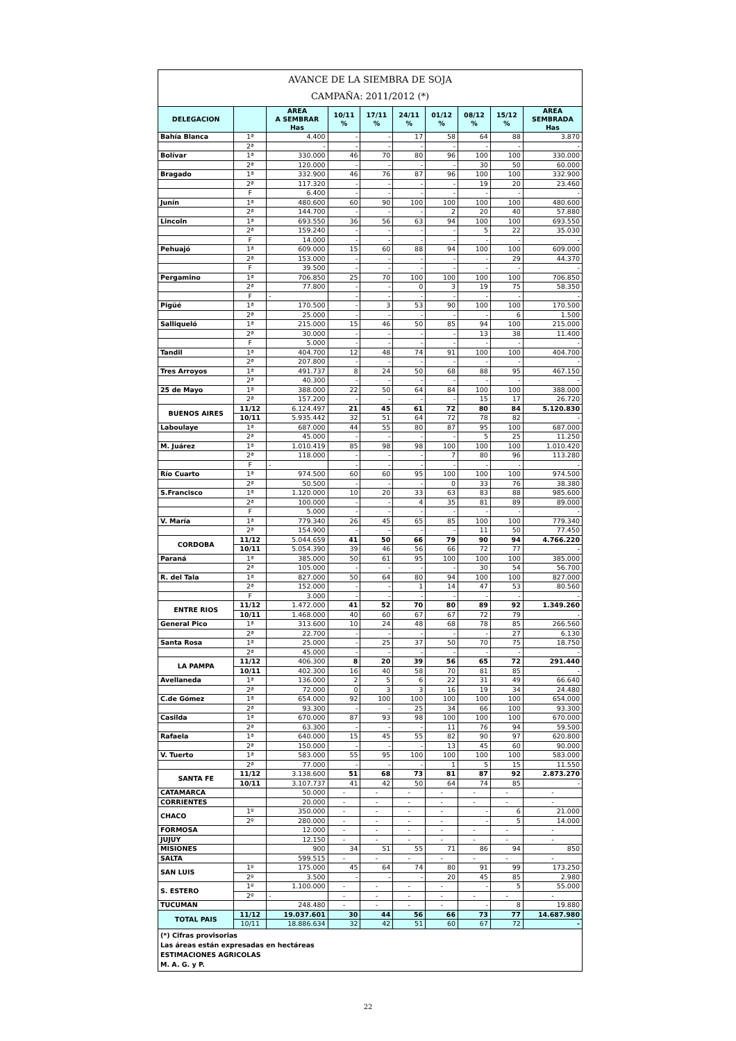| AVANCE DE LA SIEMBRA DE SOJA CAMPAÑA: 2011/2012 (*) | | | | | | | | | |
| DELEGACION | | AREA A SEMBRAR Has | 10/11 % | 17/11 % | 24/11 % | 01/12 % | 08/12 % | 15/12 % | AREA SEMBRADA Has |
| Bahía Blanca | 1ª | 4.400 | - | - | 17 | 58 | 64 | 88 | 3.870 |
| | 2ª | - | - | - | - | - | - | - | - |
| Bolívar | 1ª | 330.000 | 46 | 70 | 80 | 96 | 100 | 100 | 330.000 |
| | 2ª | 120.000 | - | - | - | - | 30 | 50 | 60.000 |
| Bragado | 1ª | 332.900 | 46 | 76 | 87 | 96 | 100 | 100 | 332.900 |
| | 2ª | 117.320 | - | - | - | - | 19 | 20 | 23.460 |
| | F | 6.400 | - | - | - | - | - | - | - |
| Junín | 1ª | 480.600 | 60 | 90 | 100 | 100 | 100 | 100 | 480.600 |
| | 2ª | 144.700 | - | - | - | 2 | 20 | 40 | 57.880 |
| Lincoln | 1ª | 693.550 | 36 | 56 | 63 | 94 | 100 | 100 | 693.550 |
| | 2ª | 159.240 | - | - | - | - | 5 | 22 | 35.030 |
| | F | 14.000 | - | - | - | - | - | - | - |
| Pehuajó | 1ª | 609.000 | 15 | 60 | 88 | 94 | 100 | 100 | 609.000 |
| | 2ª | 153.000 | - | - | - | - | - | 29 | 44.370 |
| | F | 39.500 | - | - | - | - | - | - | - |
| Pergamino | 1ª | 706.850 | 25 | 70 | 100 | 100 | 100 | 100 | 706.850 |
| | 2ª | 77.800 | - | - | 0 | 3 | 19 | 75 | 58.350 |
| | F | - | - | - | - | - | - | - | - |
| Pigüé | 1ª | 170.500 | - | 3 | 53 | 90 | 100 | 100 | 170.500 |
| | 2ª | 25.000 | - | - | - | - | - | 6 | 1.500 |
| Salliqueló | 1ª | 215.000 | 15 | 46 | 50 | 85 | 94 | 100 | 215.000 |
| | 2ª | 30.000 | - | - | - | - | 13 | 38 | 11.400 |
| | F | 5.000 | - | - | - | - | - | - | - |
| Tandil | 1ª | 404.700 | 12 | 48 | 74 | 91 | 100 | 100 | 404.700 |
| | 2ª | 207.800 | - | - | - | - | - | - | - |
| Tres Arroyos | 1ª | 491.737 | 8 | 24 | 50 | 68 | 88 | 95 | 467.150 |
| | 2ª | 40.300 | - | - | - | - | - | - | - |
| 25 de Mayo | 1ª | 388.000 | 22 | 50 | 64 | 84 | 100 | 100 | 388.000 |
| | 2ª | 157.200 | - | - | - | - | 15 | 17 | 26.720 |
| BUENOS AIRES | 11/12 | 6.124.497 | 21 | 45 | 61 | 72 | 80 | 84 | 5.120.830 |
| | 10/11 | 5.935.442 | 32 | 51 | 64 | 72 | 78 | 82 | - |
| Laboulaye | 1ª | 687.000 | 44 | 55 | 80 | 87 | 95 | 100 | 687.000 |
| | 2ª | 45.000 | - | - | - | - | 5 | 25 | 11.250 |
| M. Juárez | 1ª | 1.010.419 | 85 | 98 | 98 | 100 | 100 | 100 | 1.010.420 |
| | 2ª | 118.000 | - | - | - | 7 | 80 | 96 | 113.280 |
| | F | - | - | - | - | - | - | - | - |
| Río Cuarto | 1ª | 974.500 | 60 | 60 | 95 | 100 | 100 | 100 | 974.500 |
| | 2ª | 50.500 | - | - | - | 0 | 33 | 76 | 38.380 |
| S.Francisco | 1ª | 1.120.000 | 10 | 20 | 33 | 63 | 83 | 88 | 985.600 |
| | 2ª | 100.000 | - | - | 4 | 35 | 81 | 89 | 89.000 |
| | F | 5.000 | - | - | - | - | - | - | - |
| V. María | 1ª | 779.340 | 26 | 45 | 65 | 85 | 100 | 100 | 779.340 |
| | 2ª | 154.900 | - | - | - | - | 11 | 50 | 77.450 |
| CORDOBA | 11/12 | 5.044.659 | 41 | 50 | 66 | 79 | 90 | 94 | 4.766.220 |
| | 10/11 | 5.054.390 | 39 | 46 | 56 | 66 | 72 | 77 | - |
| Paraná | 1ª | 385.000 | 50 | 61 | 95 | 100 | 100 | 100 | 385.000 |
| | 2ª | 105.000 | - | - | - | - | 30 | 54 | 56.700 |
| R. del Tala | 1ª | 827.000 | 50 | 64 | 80 | 94 | 100 | 100 | 827.000 |
| | 2ª | 152.000 | - | - | 1 | 14 | 47 | 53 | 80.560 |
| | F | 3.000 | - | - | - | - | - | - | - |
| ENTRE RIOS | 11/12 | 1.472.000 | 41 | 52 | 70 | 80 | 89 | 92 | 1.349.260 |
| | 10/11 | 1.468.000 | 40 | 60 | 67 | 67 | 72 | 79 | - |
| General Pico | 1ª | 313.600 | 10 | 24 | 48 | 68 | 78 | 85 | 266.560 |
| | 2ª | 22.700 | - | - | - | - | - | 27 | 6.130 |
| Santa Rosa | 1ª | 25.000 | - | 25 | 37 | 50 | 70 | 75 | 18.750 |
| | 2ª | 45.000 | - | - | - | - | - | - | - |
| LA PAMPA | 11/12 | 406.300 | 8 | 20 | 39 | 56 | 65 | 72 | 291.440 |
| | 10/11 | 402.300 | 16 | 40 | 58 | 70 | 81 | 85 | - |
| Avellaneda | 1ª | 136.000 | 2 | 5 | 6 | 22 | 31 | 49 | 66.640 |
| | 2ª | 72.000 | 0 | 3 | 3 | 16 | 19 | 34 | 24.480 |
| C.de Gómez | 1ª | 654.000 | 92 | 100 | 100 | 100 | 100 | 100 | 654.000 |
| | 2ª | 93.300 | - | - | 25 | 34 | 66 | 100 | 93.300 |
| Casilda | 1ª | 670.000 | 87 | 93 | 98 | 100 | 100 | 100 | 670.000 |
| | 2ª | 63.300 | - | - | - | 11 | 76 | 94 | 59.500 |
| Rafaela | 1ª | 640.000 | 15 | 45 | 55 | 82 | 90 | 97 | 620.800 |
| | 2ª | 150.000 | - | - | - | 13 | 45 | 60 | 90.000 |
| V. Tuerto | 1ª | 583.000 | 55 | 95 | 100 | 100 | 100 | 100 | 583.000 |
| | 2ª | 77.000 | - | - | - | 1 | 5 | 15 | 11.550 |
| SANTA FE | 11/12 | 3.138.600 | 51 | 68 | 73 | 81 | 87 | 92 | 2.873.270 |
| | 10/11 | 3.107.737 | 41 | 42 | 50 | 64 | 74 | 85 | - |
| CATAMARCA | | 50.000 | - | - | - | - | - | - | - |
| CORRIENTES | | 20.000 | - | - | - | - | - | - | - |
| CHACO | 1º | 350.000 | - | - | - | - | - | 6 | 21.000 |
| | 2º | 280.000 | - | - | - | - | - | 5 | 14.000 |
| FORMOSA | | 12.000 | - | - | - | - | - | - | - |
| JUJUY | | 12.150 | - | - | - | - | - | - | - |
| MISIONES | | 900 | 34 | 51 | 55 | 71 | 86 | 94 | 850 |
| SALTA | | 599.515 | - | - | - | - | - | - | - |
| SAN LUIS | 1º | 175.000 | 45 | 64 | 74 | 80 | 91 | 99 | 173.250 |
| | 2º | 3.500 | - | - | - | 20 | 45 | 85 | 2.980 |
| S. ESTERO | 1º | 1.100.000 | - | - | - | - | - | 5 | 55.000 |
| | 2º | - | - | - | - | - | - | - | - |
| TUCUMAN | | 248.480 | - | - | - | - | - | 8 | 19.880 |
| TOTAL PAIS | 11/12 | 19.037.601 | 30 | 44 | 56 | 66 | 73 | 77 | 14.687.980 |
| | 10/11 | 18.886.634 | 32 | 42 | 51 | 60 | 67 | 72 | - |
| (*) Cifras provisorias Las áreas están expresadas en hectáreas ESTIMACIONES AGRICOLAS M. A. G. y P. | | | | | | | | | |
22